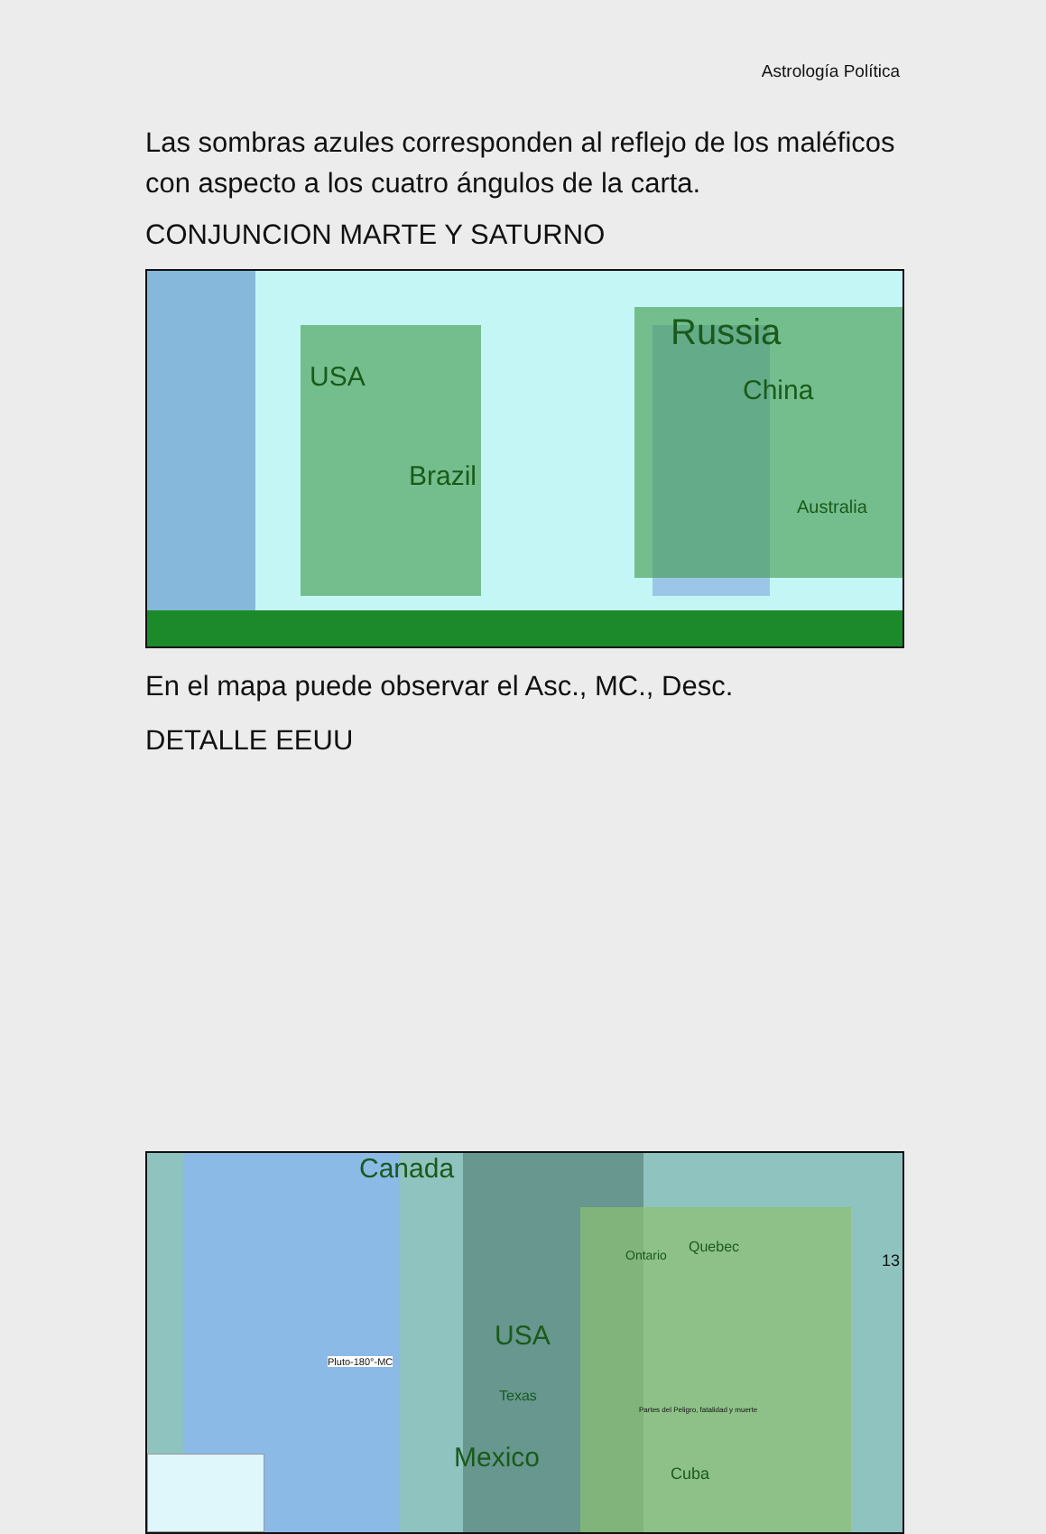Astrología Política
Las sombras azules corresponden al reflejo de los maléficos con aspecto a los cuatro ángulos de la carta.
CONJUNCION MARTE Y SATURNO
USA
Russia
China
Brazil
Australia
En el mapa puede observar el Asc., MC., Desc.
DETALLE EEUU
Canada
USA
Mexico Cuba
Quebec Ontario
Texas
Pluto-180°-MC
Partes del Peligro, fatalidad y muerte
13